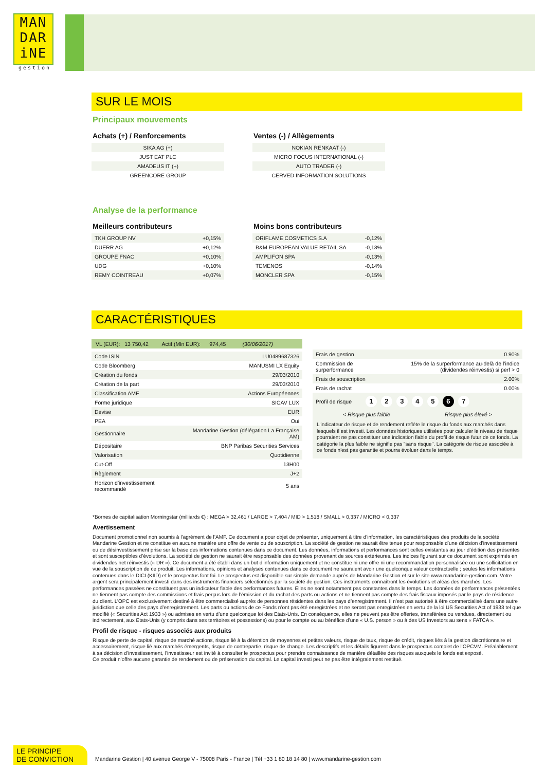MAN
DAR
iNE
gestion
SUR LE MOIS
Principaux mouvements
Achats (+) / Renforcements
| SIKA AG (+) |
| JUST EAT PLC |
| AMADEUS IT (+) |
| GREENCORE GROUP |
Ventes (-) / Allègements
| NOKIAN RENKAAT (-) |
| MICRO FOCUS INTERNATIONAL (-) |
| AUTO TRADER (-) |
| CERVED INFORMATION SOLUTIONS |
Analyse de la performance
Meilleurs contributeurs
| TKH GROUP NV | +0,15% |
| DUERR AG | +0,12% |
| GROUPE FNAC | +0,10% |
| UDG | +0,10% |
| REMY COINTREAU | +0,07% |
Moins bons contributeurs
| ORIFLAME COSMETICS S.A | -0,12% |
| B&M EUROPEAN VALUE RETAIL SA | -0,13% |
| AMPLIFON SPA | -0,13% |
| TEMENOS | -0,14% |
| MONCLER SPA | -0,15% |
CARACTÉRISTIQUES
VL (EUR): 13 750,42 Actif (Mln EUR): 974,45 (30/06/2017)
| Code ISIN | LU0489687326 |
| Code Bloomberg | MANUSMI LX Equity |
| Création du fonds | 29/03/2010 |
| Création de la part | 29/03/2010 |
| Classification AMF | Actions Européennes |
| Forme juridique | SICAV LUX |
| Devise | EUR |
| PEA | Oui |
| Gestionnaire | Mandarine Gestion (délégation La Française AM) |
| Dépositaire | BNP Paribas Securities Services |
| Valorisation | Quotidienne |
| Cut-Off | 13H00 |
| Règlement | J+2 |
| Horizon d'investissement recommandé | 5 ans |
| Frais de gestion | 0.90% |
| Commission de surperformance | 15% de la surperformance au-delà de l’indice (dividendes réinvestis) si perf > 0 |
| Frais de souscription | 2.00% |
| Frais de rachat | 0.00% |
Profil de risque 1234567
< Risque plus faible Risque plus élevé >
L'indicateur de risque et de rendement reflète le risque du fonds aux marchés dans lesquels il est investi. Les données historiques utilisées pour calculer le niveau de risque pourraient ne pas constituer une indication fiable du profil de risque futur de ce fonds. La catégorie la plus faible ne signifie pas "sans risque". La catégorie de risque associée à ce fonds n'est pas garantie et pourra évoluer dans le temps.
*Bornes de capitalisation Morningstar (milliards €) : MEGA > 32,461 / LARGE > 7,404 / MID > 1,518 / SMALL > 0,337 / MICRO < 0,337
Avertissement
Document promotionnel non soumis à l’agrément de l’AMF. Ce document a pour objet de présenter, uniquement à titre d’information, les caractéristiques des produits de la société Mandarine Gestion et ne constitue en aucune manière une offre de vente ou de souscription. La société de gestion ne saurait être tenue pour responsable d’une décision d’investissement ou de désinvestissement prise sur la base des informations contenues dans ce document. Les données, informations et performances sont celles existantes au jour d’édition des présentes et sont susceptibles d’évolutions. La société de gestion ne saurait être responsable des données provenant de sources extérieures. Les indices figurant sur ce document sont exprimés en dividendes net réinvestis (« DR »). Ce document a été établi dans un but d’information uniquement et ne constitue ni une offre ni une recommandation personnalisée ou une sollicitation en vue de la souscription de ce produit. Les informations, opinions et analyses contenues dans ce document ne sauraient avoir une quelconque valeur contractuelle ; seules les informations contenues dans le DICI (KIID) et le prospectus font foi. Le prospectus est disponible sur simple demande auprès de Mandarine Gestion et sur le site www.mandarine-gestion.com. Votre argent sera principalement investi dans des instruments financiers sélectionnés par la société de gestion. Ces instruments connaîtront les évolutions et aléas des marchés. Les performances passées ne constituent pas un indicateur fiable des performances futures. Elles ne sont notamment pas constantes dans le temps. Les données de performances présentées ne tiennent pas compte des commissions et frais perçus lors de l’émission et du rachat des parts ou actions et ne tiennent pas compte des frais fiscaux imposés par le pays de résidence du client. L’OPC est exclusivement destiné à être commercialisé auprès de personnes résidentes dans les pays d’enregistrement. Il n’est pas autorisé à être commercialisé dans une autre juridiction que celle des pays d’enregistrement. Les parts ou actions de ce Fonds n’ont pas été enregistrées et ne seront pas enregistrées en vertu de la loi US Securities Act of 1933 tel que modifié (« Securities Act 1933 ») ou admises en vertu d’une quelconque loi des Etats-Unis. En conséquence, elles ne peuvent pas être offertes, transférées ou vendues, directement ou indirectement, aux Etats-Unis (y compris dans ses territoires et possessions) ou pour le compte ou au bénéfice d’une « U.S. person » ou à des US Investors au sens « FATCA ».
Profil de risque - risques associés aux produits
Risque de perte de capital, risque de marché actions, risque lié à la détention de moyennes et petites valeurs, risque de taux, risque de crédit, risques liés à la gestion discrétionnaire et accessoirement, risque lié aux marchés émergents, risque de contrepartie, risque de change. Les descriptifs et les détails figurent dans le prospectus complet de l’OPCVM. Préalablement à sa décision d’investissement, l’investisseur est invité à consulter le prospectus pour prendre connaissance de manière détaillée des risques auxquels le fonds est exposé.
Ce produit n’offre aucune garantie de rendement ou de préservation du capital. Le capital investi peut ne pas être intégralement restitué.
LE PRINCIPE
DE CONVICTION
Mandarine Gestion | 40 avenue George V - 75008 Paris - France | Tél +33 1 80 18 14 80 | www.mandarine-gestion.com